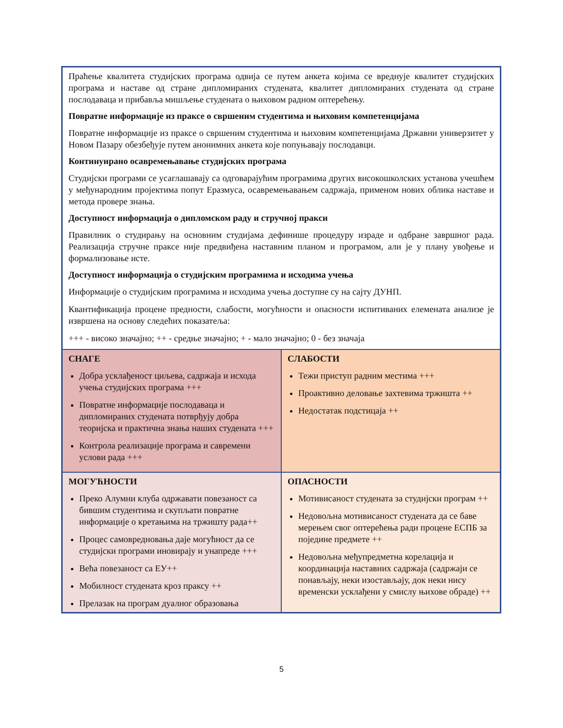| Праћење квалитета студијских програма одвија се путем анкета којима се вреднује квалитет студијских програма и наставе од стране дипломираних студената, квалитет дипломираних студената од стране послодаваца и прибавља мишљење студената о њиховом радном оптерећењу. Повратне информације из праксе о свршеним студентима и њиховим компетенцијама Повратне информације из праксе о свршеним студентима и њиховим компетенцијама Државни универзитет у Новом Пазару обезбеђује путем анонимних анкета које попуњавају послодавци. Континуирано осавремењавање студијских програма Студијски програми се усаглашавају са одговарајућим програмима других високошколских установа учешћем у међународним пројектима попут Еразмуса, осавремењавањем садржаја, применом нових облика наставе и метода провере знања. Доступност информација о дипломском раду и стручној пракси Правилник о студирању на основним студијама дефинише процедуру израде и одбране завршног рада. Реализација стручне праксе није предвиђена наставним планом и програмом, али је у плану увођење и формализовање исте. Доступност информација о студијским програмима и исходима учења Информације о студијским програмима и исходима учења доступне су на сајту ДУНП. Квантификација процене предности, слабости, могућности и опасности испитиваних елемената анализе је извршена на основу следећих показатеља: +++ - високо значајно; ++ - средње значајно; + - мало значајно; 0 - без значаја | |
| СНАГЕ Добра усклађеност циљева, садржаја и исхода учења студијских програма +++ Повратне информације послодаваца и дипломираних студената потврђују добра теоријска и практична знања наших студената +++ Контрола реализације програма и савремени услови рада +++ | СЛАБОСТИ Тежи приступ радним местима +++ Проактивно деловање захтевима тржишта ++ Недостатак подстицаја ++ |
| МОГУЋНОСТИ Преко Алумни клуба одржавати повезаност са бившим студентима и скупљати повратне информације о кретањима на тржишту рада++ Процес самовредновања даје могућност да се студијски програми иновирају и унапреде +++ Већа повезаност са ЕУ++ Мобилност студената кроз праксу ++ Прелазак на програм дуалног образовања | ОПАСНОСТИ Мотивисаност студената за студијски програм ++ Недовољна мотивисаност студената да се баве мерењем свог оптерећења ради процене ЕСПБ за поједине предмете ++ Недовољна међупредметна корелација и координација наставних садржаја (садржаји се понављају, неки изостављају, док неки нису временски усклађени у смислу њихове обраде) ++ |
5